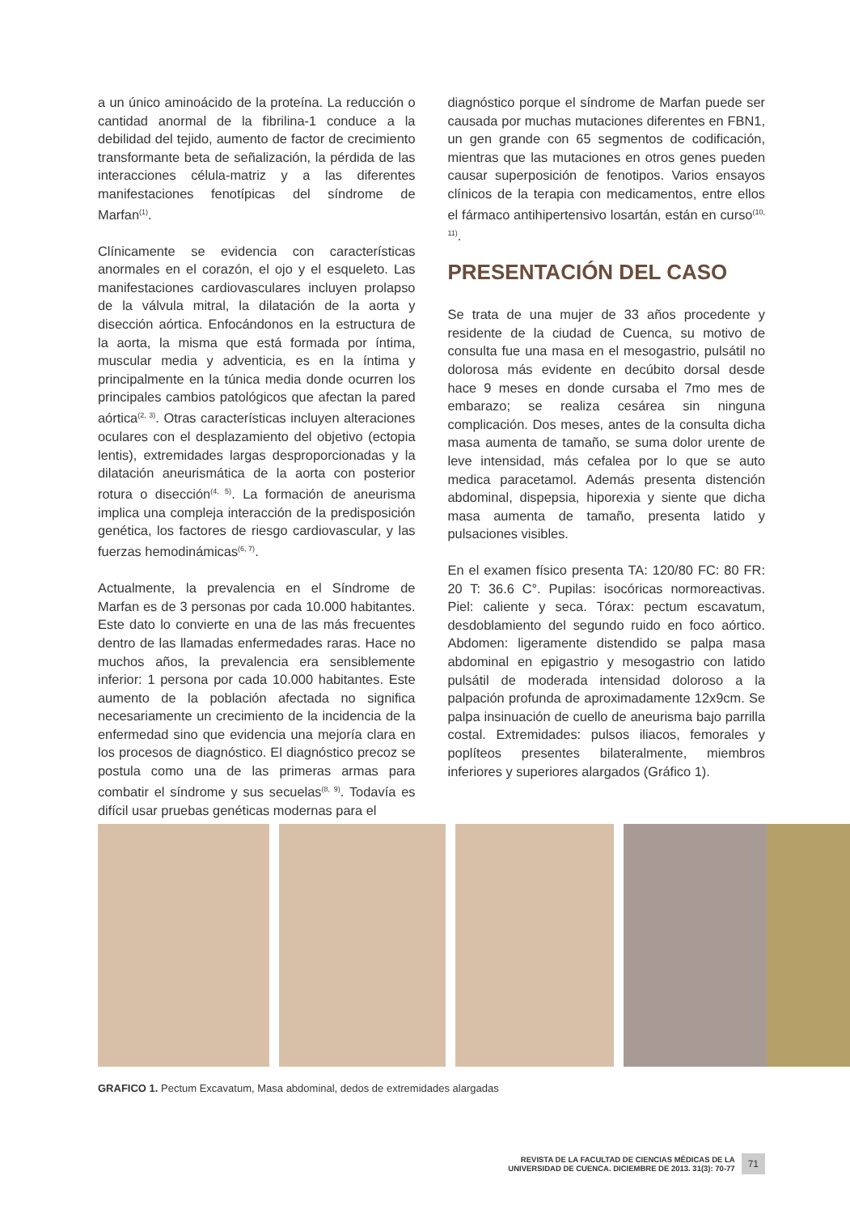a un único aminoácido de la proteína. La reducción o cantidad anormal de la fibrilina-1 conduce a la debilidad del tejido, aumento de factor de crecimiento transformante beta de señalización, la pérdida de las interacciones célula-matriz y a las diferentes manifestaciones fenotípicas del síndrome de Marfan<sup>(1)</sup>.
Clínicamente se evidencia con características anormales en el corazón, el ojo y el esqueleto. Las manifestaciones cardiovasculares incluyen prolapso de la válvula mitral, la dilatación de la aorta y disección aórtica. Enfocándonos en la estructura de la aorta, la misma que está formada por íntima, muscular media y adventicia, es en la íntima y principalmente en la túnica media donde ocurren los principales cambios patológicos que afectan la pared aórtica<sup>(2, 3)</sup>. Otras características incluyen alteraciones oculares con el desplazamiento del objetivo (ectopia lentis), extremidades largas desproporcionadas y la dilatación aneurismática de la aorta con posterior rotura o disección<sup>(4, 5)</sup>. La formación de aneurisma implica una compleja interacción de la predisposición genética, los factores de riesgo cardiovascular, y las fuerzas hemodinámicas<sup>(6, 7)</sup>.
Actualmente, la prevalencia en el Síndrome de Marfan es de 3 personas por cada 10.000 habitantes. Este dato lo convierte en una de las más frecuentes dentro de las llamadas enfermedades raras. Hace no muchos años, la prevalencia era sensiblemente inferior: 1 persona por cada 10.000 habitantes. Este aumento de la población afectada no significa necesariamente un crecimiento de la incidencia de la enfermedad sino que evidencia una mejoría clara en los procesos de diagnóstico. El diagnóstico precoz se postula como una de las primeras armas para combatir el síndrome y sus secuelas<sup>(8, 9)</sup>. Todavía es difícil usar pruebas genéticas modernas para el
diagnóstico porque el síndrome de Marfan puede ser causada por muchas mutaciones diferentes en FBN1, un gen grande con 65 segmentos de codificación, mientras que las mutaciones en otros genes pueden causar superposición de fenotipos. Varios ensayos clínicos de la terapia con medicamentos, entre ellos el fármaco antihipertensivo losartán, están en curso<sup>(10, 11)</sup>.
PRESENTACIÓN DEL CASO
Se trata de una mujer de 33 años procedente y residente de la ciudad de Cuenca, su motivo de consulta fue una masa en el mesogastrio, pulsátil no dolorosa más evidente en decúbito dorsal desde hace 9 meses en donde cursaba el 7mo mes de embarazo; se realiza cesárea sin ninguna complicación. Dos meses, antes de la consulta dicha masa aumenta de tamaño, se suma dolor urente de leve intensidad, más cefalea por lo que se auto medica paracetamol. Además presenta distención abdominal, dispepsia, hiporexia y siente que dicha masa aumenta de tamaño, presenta latido y pulsaciones visibles.
En el examen físico presenta TA: 120/80 FC: 80 FR: 20 T: 36.6 C°. Pupilas: isocóricas normoreactivas. Piel: caliente y seca. Tórax: pectum escavatum, desdoblamiento del segundo ruido en foco aórtico. Abdomen: ligeramente distendido se palpa masa abdominal en epigastrio y mesogastrio con latido pulsátil de moderada intensidad doloroso a la palpación profunda de aproximadamente 12x9cm. Se palpa insinuación de cuello de aneurisma bajo parrilla costal. Extremidades: pulsos iliacos, femorales y poplíteos presentes bilateralmente, miembros inferiores y superiores alargados (Gráfico 1).
GRAFICO 1. Pectum Excavatum, Masa abdominal, dedos de extremidades alargadas
REVISTA DE LA FACULTAD DE CIENCIAS MÉDICAS DE LA
UNIVERSIDAD DE CUENCA. DICIEMBRE DE 2013. 31(3): 70-77
71